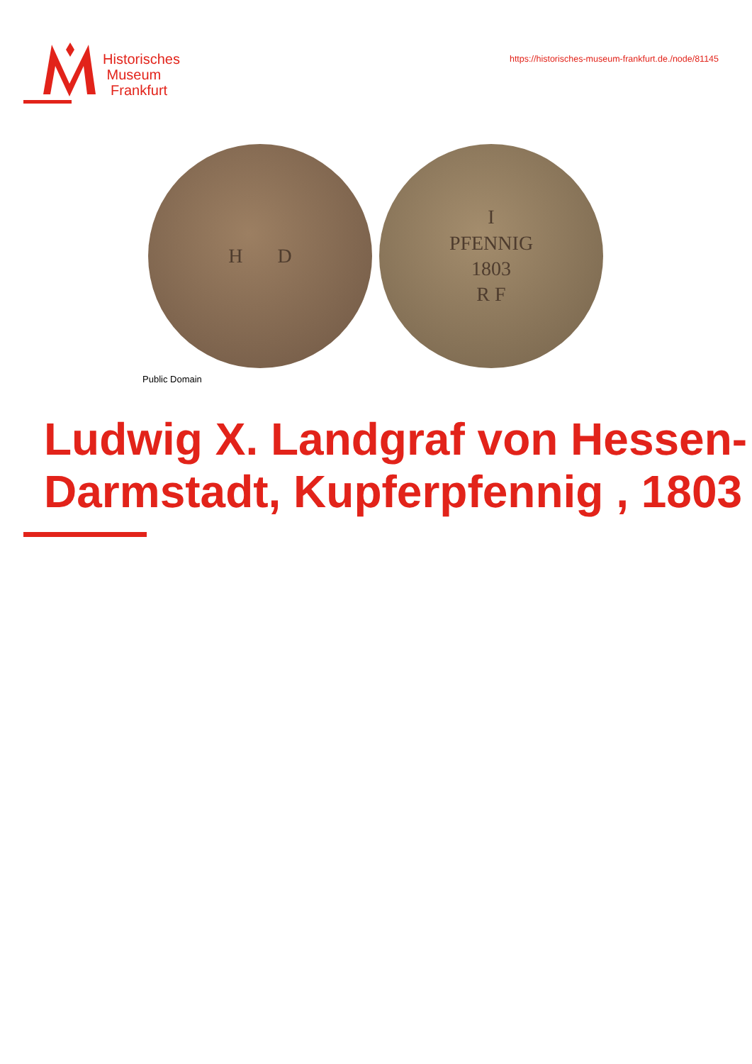Historisches
Museum
Frankfurt
https://historisches-museum-frankfurt.de./node/81145
H D I
PFENNIG
1803
R F
Public Domain
Ludwig X. Landgraf von Hessen-Darmstadt, Kupferpfennig , 1803